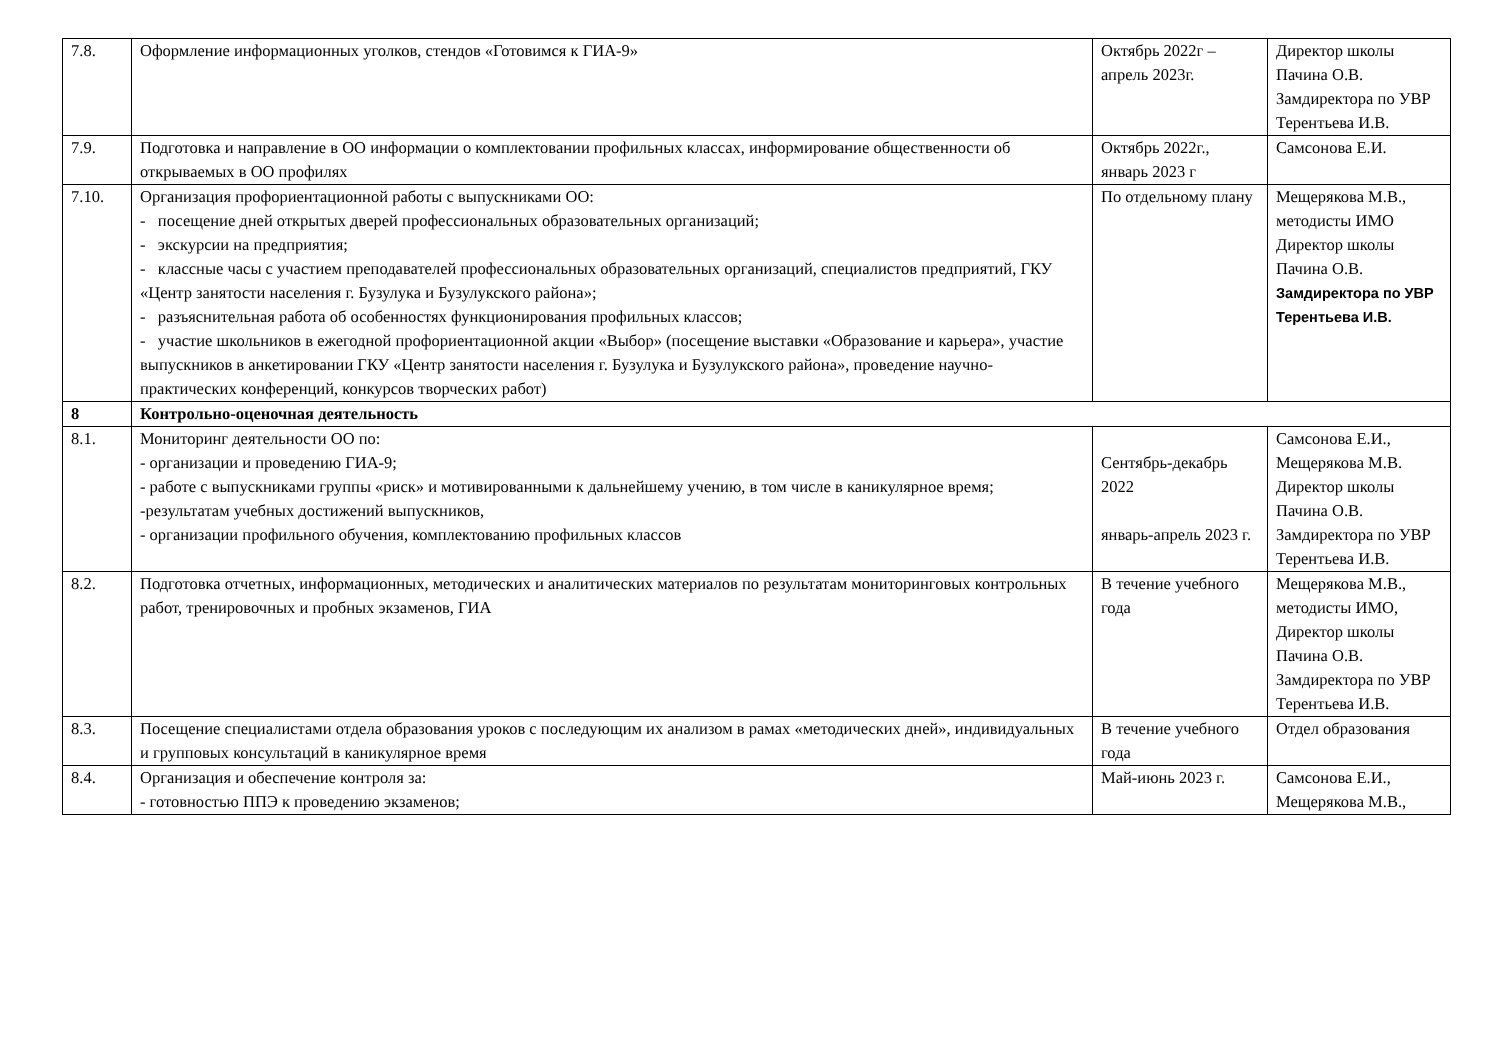| 7.8. | Оформление информационных уголков, стендов «Готовимся к ГИА-9» | Октябрь 2022г – апрель 2023г. | Директор школы Пачина О.В. Замдиректора по УВР Терентьева И.В. |
| 7.9. | Подготовка и направление в ОО информации о комплектовании профильных классах, информирование общественности об открываемых в ОО профилях | Октябрь 2022г., январь 2023 г | Самсонова Е.И. |
| 7.10. | Организация профориентационной работы с выпускниками ОО: - посещение дней открытых дверей профессиональных образовательных организаций; - экскурсии на предприятия; - классные часы с участием преподавателей профессиональных образовательных организаций, специалистов предприятий, ГКУ «Центр занятости населения г. Бузулука и Бузулукского района»; - разъяснительная работа об особенностях функционирования профильных классов; - участие школьников в ежегодной профориентационной акции «Выбор» (посещение выставки «Образование и карьера», участие выпускников в анкетировании ГКУ «Центр занятости населения г. Бузулука и Бузулукского района», проведение научно-практических конференций, конкурсов творческих работ) | По отдельному плану | Мещерякова М.В., методисты ИМО Директор школы Пачина О.В. Замдиректора по УВР Терентьева И.В. |
| 8 | Контрольно-оценочная деятельность | | |
| 8.1. | Мониторинг деятельности ОО по: - организации и проведению ГИА-9; - работе с выпускниками группы «риск» и мотивированными к дальнейшему учению, в том числе в каникулярное время; -результатам учебных достижений выпускников, - организации профильного обучения, комплектованию профильных классов | Сентябрь-декабрь 2022 январь-апрель 2023 г. | Самсонова Е.И., Мещерякова М.В. Директор школы Пачина О.В. Замдиректора по УВР Терентьева И.В. |
| 8.2. | Подготовка отчетных, информационных, методических и аналитических материалов по результатам мониторинговых контрольных работ, тренировочных и пробных экзаменов, ГИА | В течение учебного года | Мещерякова М.В., методисты ИМО, Директор школы Пачина О.В. Замдиректора по УВР Терентьева И.В. |
| 8.3. | Посещение специалистами отдела образования уроков с последующим их анализом в рамах «методических дней», индивидуальных и групповых консультаций в каникулярное время | В течение учебного года | Отдел образования |
| 8.4. | Организация и обеспечение контроля за: - готовностью ППЭ к проведению экзаменов; | Май-июнь 2023 г. | Самсонова Е.И., Мещерякова М.В., |